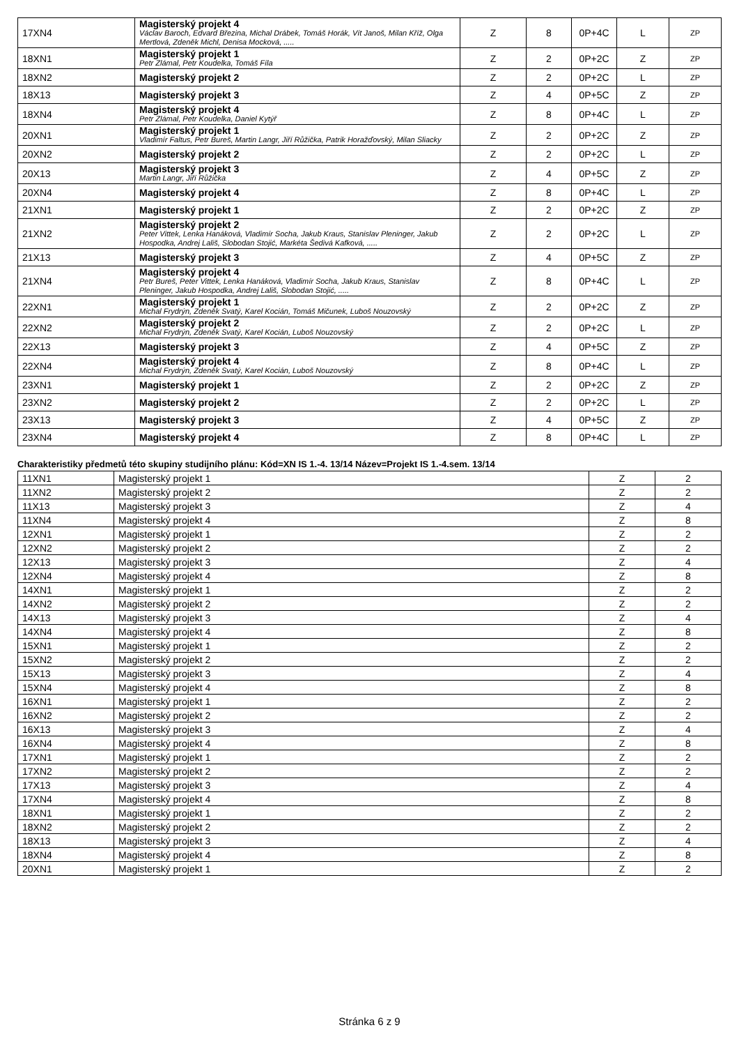| 17XN4 | Magisterský projekt 4 Václav Baroch, Edvard Březina, Michal Drábek, Tomáš Horák, Vít Janoš, Milan Kříž, Olga Mertlová, Zdeněk Michl, Denisa Mocková, ..... | Z | 8 | 0P+4C | L | ZP |
| 18XN1 | Magisterský projekt 1 Petr Zlámal, Petr Koudelka, Tomáš Fíla | Z | 2 | 0P+2C | Z | ZP |
| 18XN2 | Magisterský projekt 2 | Z | 2 | 0P+2C | L | ZP |
| 18X13 | Magisterský projekt 3 | Z | 4 | 0P+5C | Z | ZP |
| 18XN4 | Magisterský projekt 4 Petr Zlámal, Petr Koudelka, Daniel Kytýř | Z | 8 | 0P+4C | L | ZP |
| 20XN1 | Magisterský projekt 1 Vladimír Faltus, Petr Bureš, Martin Langr, Jiří Růžička, Patrik Horažďovský, Milan Sliacky | Z | 2 | 0P+2C | Z | ZP |
| 20XN2 | Magisterský projekt 2 | Z | 2 | 0P+2C | L | ZP |
| 20X13 | Magisterský projekt 3 Martin Langr, Jiří Růžička | Z | 4 | 0P+5C | Z | ZP |
| 20XN4 | Magisterský projekt 4 | Z | 8 | 0P+4C | L | ZP |
| 21XN1 | Magisterský projekt 1 | Z | 2 | 0P+2C | Z | ZP |
| 21XN2 | Magisterský projekt 2 Peter Vittek, Lenka Hanáková, Vladimír Socha, Jakub Kraus, Stanislav Pleninger, Jakub Hospodka, Andrej Lališ, Slobodan Stojić, Markéta Šedivá Kafková, ..... | Z | 2 | 0P+2C | L | ZP |
| 21X13 | Magisterský projekt 3 | Z | 4 | 0P+5C | Z | ZP |
| 21XN4 | Magisterský projekt 4 Petr Bureš, Peter Vittek, Lenka Hanáková, Vladimír Socha, Jakub Kraus, Stanislav Pleninger, Jakub Hospodka, Andrej Lališ, Slobodan Stojić, ..... | Z | 8 | 0P+4C | L | ZP |
| 22XN1 | Magisterský projekt 1 Michal Frydrýn, Zdeněk Svatý, Karel Kocián, Tomáš Mičunek, Luboš Nouzovský | Z | 2 | 0P+2C | Z | ZP |
| 22XN2 | Magisterský projekt 2 Michal Frydrýn, Zdeněk Svatý, Karel Kocián, Luboš Nouzovský | Z | 2 | 0P+2C | L | ZP |
| 22X13 | Magisterský projekt 3 | Z | 4 | 0P+5C | Z | ZP |
| 22XN4 | Magisterský projekt 4 Michal Frydrýn, Zdeněk Svatý, Karel Kocián, Luboš Nouzovský | Z | 8 | 0P+4C | L | ZP |
| 23XN1 | Magisterský projekt 1 | Z | 2 | 0P+2C | Z | ZP |
| 23XN2 | Magisterský projekt 2 | Z | 2 | 0P+2C | L | ZP |
| 23X13 | Magisterský projekt 3 | Z | 4 | 0P+5C | Z | ZP |
| 23XN4 | Magisterský projekt 4 | Z | 8 | 0P+4C | L | ZP |
Charakteristiky předmetů této skupiny studijního plánu: Kód=XN IS 1.-4. 13/14 Název=Projekt IS 1.-4.sem. 13/14
| 11XN1 | Magisterský projekt 1 | Z | 2 |
| 11XN2 | Magisterský projekt 2 | Z | 2 |
| 11X13 | Magisterský projekt 3 | Z | 4 |
| 11XN4 | Magisterský projekt 4 | Z | 8 |
| 12XN1 | Magisterský projekt 1 | Z | 2 |
| 12XN2 | Magisterský projekt 2 | Z | 2 |
| 12X13 | Magisterský projekt 3 | Z | 4 |
| 12XN4 | Magisterský projekt 4 | Z | 8 |
| 14XN1 | Magisterský projekt 1 | Z | 2 |
| 14XN2 | Magisterský projekt 2 | Z | 2 |
| 14X13 | Magisterský projekt 3 | Z | 4 |
| 14XN4 | Magisterský projekt 4 | Z | 8 |
| 15XN1 | Magisterský projekt 1 | Z | 2 |
| 15XN2 | Magisterský projekt 2 | Z | 2 |
| 15X13 | Magisterský projekt 3 | Z | 4 |
| 15XN4 | Magisterský projekt 4 | Z | 8 |
| 16XN1 | Magisterský projekt 1 | Z | 2 |
| 16XN2 | Magisterský projekt 2 | Z | 2 |
| 16X13 | Magisterský projekt 3 | Z | 4 |
| 16XN4 | Magisterský projekt 4 | Z | 8 |
| 17XN1 | Magisterský projekt 1 | Z | 2 |
| 17XN2 | Magisterský projekt 2 | Z | 2 |
| 17X13 | Magisterský projekt 3 | Z | 4 |
| 17XN4 | Magisterský projekt 4 | Z | 8 |
| 18XN1 | Magisterský projekt 1 | Z | 2 |
| 18XN2 | Magisterský projekt 2 | Z | 2 |
| 18X13 | Magisterský projekt 3 | Z | 4 |
| 18XN4 | Magisterský projekt 4 | Z | 8 |
| 20XN1 | Magisterský projekt 1 | Z | 2 |
Stránka 6 z 9